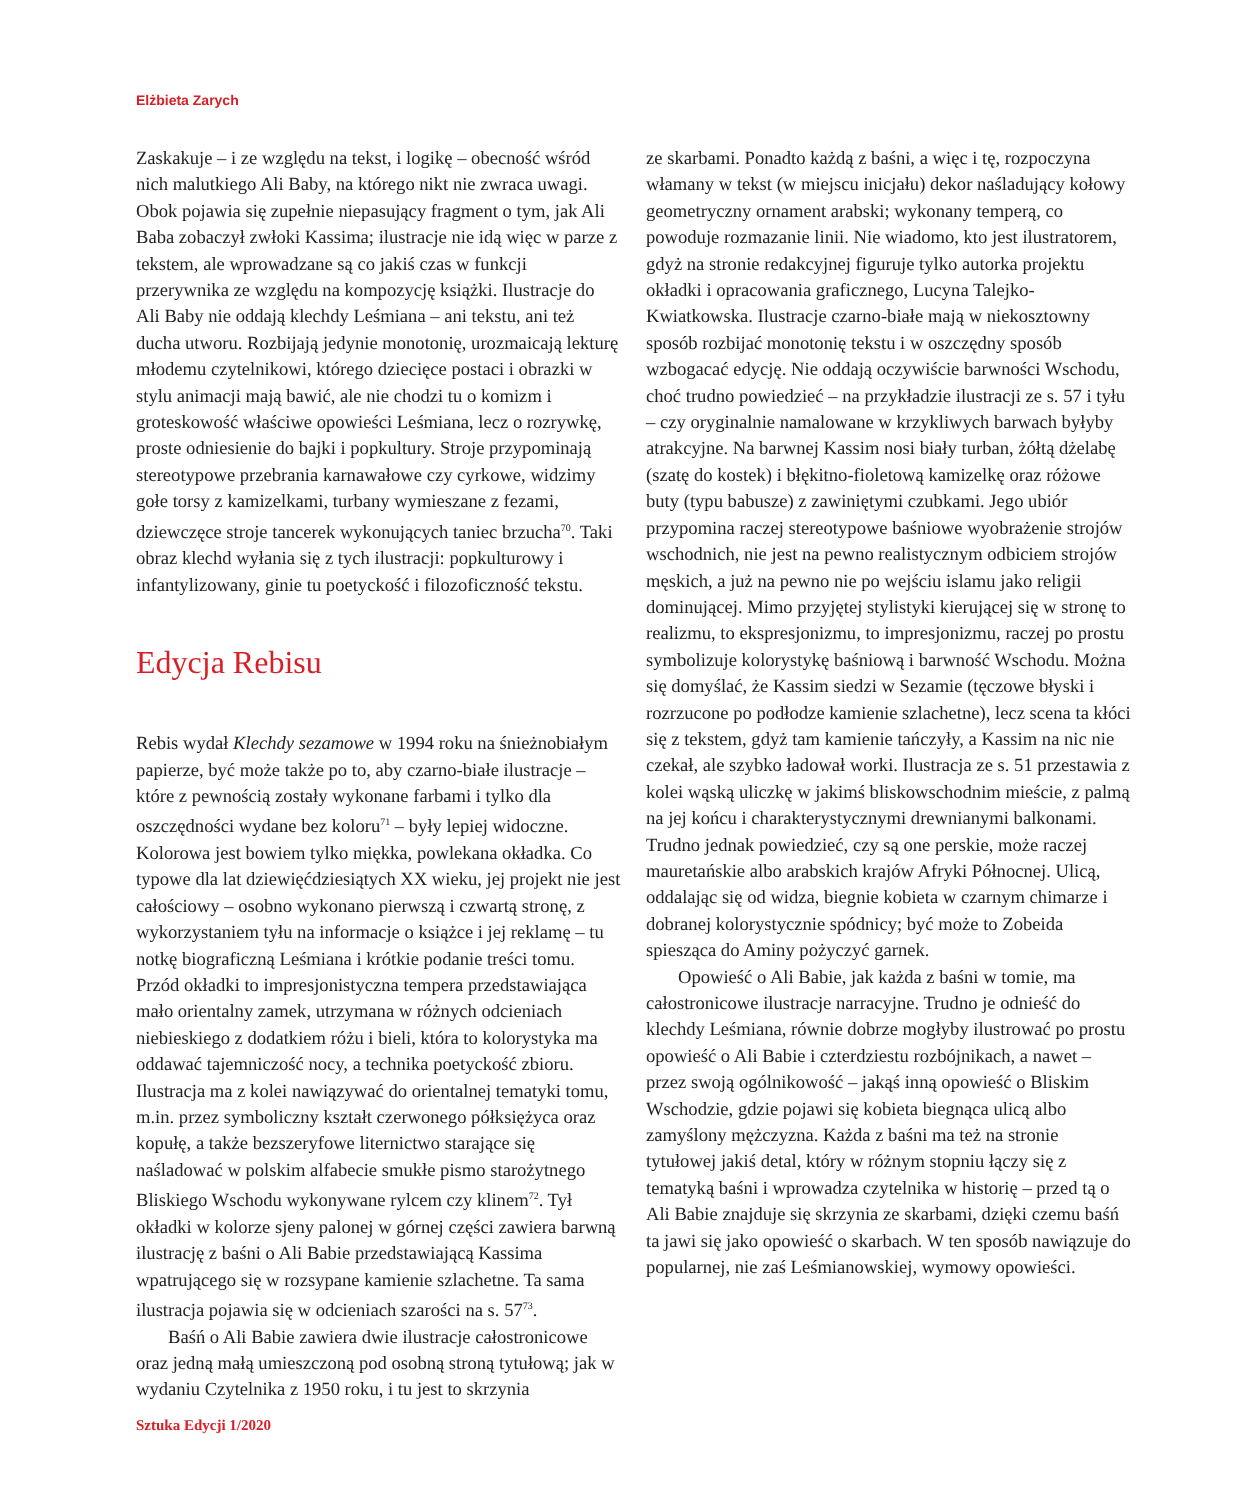Elżbieta Zarych
Zaskakuje – i ze względu na tekst, i logikę – obecność wśród nich malutkiego Ali Baby, na którego nikt nie zwraca uwagi. Obok pojawia się zupełnie niepasujący fragment o tym, jak Ali Baba zobaczył zwłoki Kassima; ilustracje nie idą więc w parze z tekstem, ale wprowadzane są co jakiś czas w funkcji przerywnika ze względu na kompozycję książki. Ilustracje do Ali Baby nie oddają klechdy Leśmiana – ani tekstu, ani też ducha utworu. Rozbijają jedynie monotonię, urozmaicają lekturę młodemu czytelnikowi, którego dziecięce postaci i obrazki w stylu animacji mają bawić, ale nie chodzi tu o komizm i groteskowość właściwe opowieści Leśmiana, lecz o rozrywkę, proste odniesienie do bajki i popkultury. Stroje przypominają stereotypowe przebrania karnawałowe czy cyrkowe, widzimy gołe torsy z kamizelkami, turbany wymieszane z fezami, dziewczęce stroje tancerek wykonujących taniec brzucha<sup>70</sup>. Taki obraz klechd wyłania się z tych ilustracji: popkulturowy i infantylizowany, ginie tu poetyckość i filozoficzność tekstu.
Edycja Rebisu
Rebis wydał Klechdy sezamowe w 1994 roku na śnieżnobiałym papierze, być może także po to, aby czarno-białe ilustracje – które z pewnością zostały wykonane farbami i tylko dla oszczędności wydane bez koloru<sup>71</sup> – były lepiej widoczne. Kolorowa jest bowiem tylko miękka, powlekana okładka. Co typowe dla lat dziewięćdziesiątych XX wieku, jej projekt nie jest całościowy – osobno wykonano pierwszą i czwartą stronę, z wykorzystaniem tyłu na informacje o książce i jej reklamę – tu notkę biograficzną Leśmiana i krótkie podanie treści tomu. Przód okładki to impresjonistyczna tempera przedstawiająca mało orientalny zamek, utrzymana w różnych odcieniach niebieskiego z dodatkiem różu i bieli, która to kolorystyka ma oddawać tajemniczość nocy, a technika poetyckość zbioru. Ilustracja ma z kolei nawiązywać do orientalnej tematyki tomu, m.in. przez symboliczny kształt czerwonego półksiężyca oraz kopułę, a także bezszeryfowe liternictwo starające się naśladować w polskim alfabecie smukłe pismo starożytnego Bliskiego Wschodu wykonywane rylcem czy klinem<sup>72</sup>. Tył okładki w kolorze sjeny palonej w górnej części zawiera barwną ilustrację z baśni o Ali Babie przedstawiającą Kassima wpatrującego się w rozsypane kamienie szlachetne. Ta sama ilustracja pojawia się w odcieniach szarości na s. 57<sup>73</sup>.
Baśń o Ali Babie zawiera dwie ilustracje całostronicowe oraz jedną małą umieszczoną pod osobną stroną tytułową; jak w wydaniu Czytelnika z 1950 roku, i tu jest to skrzynia
ze skarbami. Ponadto każdą z baśni, a więc i tę, rozpoczyna włamany w tekst (w miejscu inicjału) dekor naśladujący kołowy geometryczny ornament arabski; wykonany temperą, co powoduje rozmazanie linii. Nie wiadomo, kto jest ilustratorem, gdyż na stronie redakcyjnej figuruje tylko autorka projektu okładki i opracowania graficznego, Lucyna Talejko-Kwiatkowska. Ilustracje czarno-białe mają w niekosztowny sposób rozbijać monotonię tekstu i w oszczędny sposób wzbogacać edycję. Nie oddają oczywiście barwności Wschodu, choć trudno powiedzieć – na przykładzie ilustracji ze s. 57 i tyłu – czy oryginalnie namalowane w krzykliwych barwach byłyby atrakcyjne. Na barwnej Kassim nosi biały turban, żółtą dżelabę (szatę do kostek) i błękitno-fioletową kamizelkę oraz różowe buty (typu babusze) z zawiniętymi czubkami. Jego ubiór przypomina raczej stereotypowe baśniowe wyobrażenie strojów wschodnich, nie jest na pewno realistycznym odbiciem strojów męskich, a już na pewno nie po wejściu islamu jako religii dominującej. Mimo przyjętej stylistyki kierującej się w stronę to realizmu, to ekspresjonizmu, to impresjonizmu, raczej po prostu symbolizuje kolorystykę baśniową i barwność Wschodu. Można się domyślać, że Kassim siedzi w Sezamie (tęczowe błyski i rozrzucone po podłodze kamienie szlachetne), lecz scena ta kłóci się z tekstem, gdyż tam kamienie tańczyły, a Kassim na nic nie czekał, ale szybko ładował worki. Ilustracja ze s. 51 przestawia z kolei wąską uliczkę w jakimś bliskowschodnim mieście, z palmą na jej końcu i charakterystycznymi drewnianymi balkonami. Trudno jednak powiedzieć, czy są one perskie, może raczej mauretańskie albo arabskich krajów Afryki Północnej. Ulicą, oddalając się od widza, biegnie kobieta w czarnym chimarze i dobranej kolorystycznie spódnicy; być może to Zobeida spiesząca do Aminy pożyczyć garnek.
Opowieść o Ali Babie, jak każda z baśni w tomie, ma całostronicowe ilustracje narracyjne. Trudno je odnieść do klechdy Leśmiana, równie dobrze mogłyby ilustrować po prostu opowieść o Ali Babie i czterdziestu rozbójnikach, a nawet – przez swoją ogólnikowość – jakąś inną opowieść o Bliskim Wschodzie, gdzie pojawi się kobieta biegnąca ulicą albo zamyślony mężczyzna. Każda z baśni ma też na stronie tytułowej jakiś detal, który w różnym stopniu łączy się z tematyką baśni i wprowadza czytelnika w historię – przed tą o Ali Babie znajduje się skrzynia ze skarbami, dzięki czemu baśń ta jawi się jako opowieść o skarbach. W ten sposób nawiązuje do popularnej, nie zaś Leśmianowskiej, wymowy opowieści.
Sztuka Edycji 1/2020